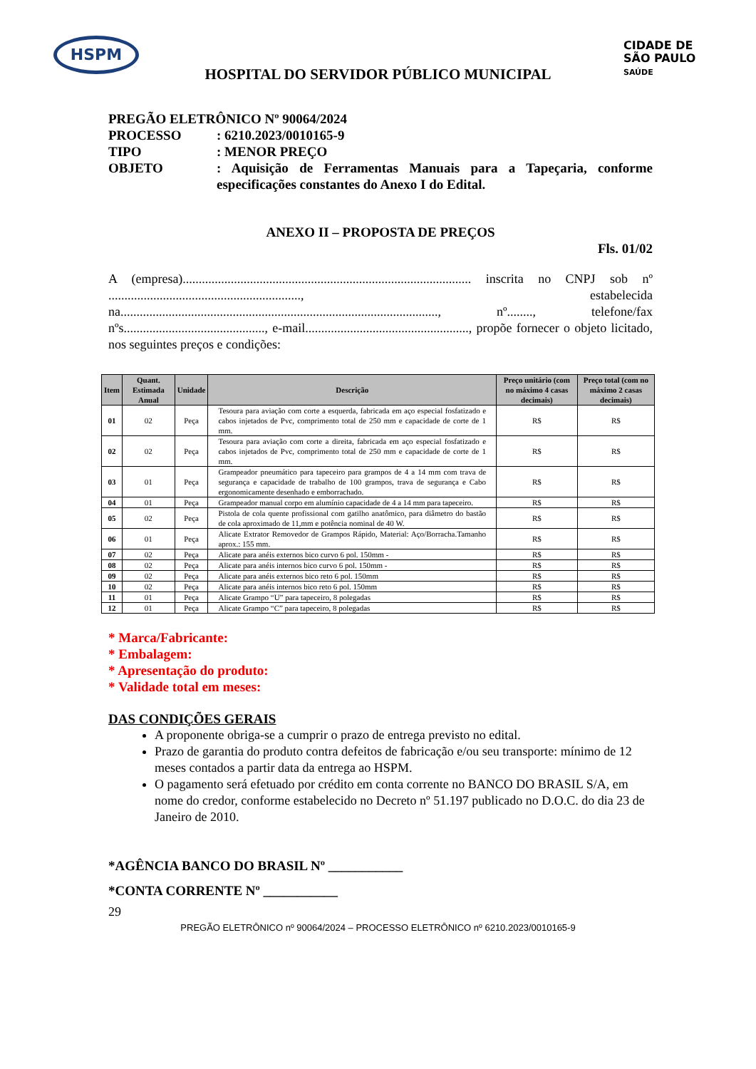HSPM
CIDADE DE
SÃO PAULO
SAÚDE
HOSPITAL DO SERVIDOR PÚBLICO MUNICIPAL
PREGÃO ELETRÔNICO Nº 90064/2024
PROCESSO: 6210.2023/0010165-9
TIPO: MENOR PREÇO
OBJETO: Aquisição de Ferramentas Manuais para a Tapeçaria, conforme especificações constantes do Anexo I do Edital.
ANEXO II – PROPOSTA DE PREÇOS
Fls. 01/02
A (empresa).......................................................................................... inscrita no CNPJ sob nº ............................................................, estabelecida na..................................................................................................., nº........, telefone/fax nºs............................................, e-mail..................................................., propõe fornecer o objeto licitado, nos seguintes preços e condições:
| Item | Quant. Estimada Anual | Unidade | Descrição | Preço unitário (com no máximo 4 casas decimais) | Preço total (com no máximo 2 casas decimais) |
| --- | --- | --- | --- | --- | --- |
| 01 | 02 | Peça | Tesoura para aviação com corte a esquerda, fabricada em aço especial fosfatizado e cabos injetados de Pvc, comprimento total de 250 mm e capacidade de corte de 1 mm. | R$ | R$ |
| 02 | 02 | Peça | Tesoura para aviação com corte a direita, fabricada em aço especial fosfatizado e cabos injetados de Pvc, comprimento total de 250 mm e capacidade de corte de 1 mm. | R$ | R$ |
| 03 | 01 | Peça | Grampeador pneumático para tapeceiro para grampos de 4 a 14 mm com trava de segurança e capacidade de trabalho de 100 grampos, trava de segurança e Cabo ergonomicamente desenhado e emborrachado. | R$ | R$ |
| 04 | 01 | Peça | Grampeador manual corpo em alumínio capacidade de 4 a 14 mm para tapeceiro. | R$ | R$ |
| 05 | 02 | Peça | Pistola de cola quente profissional com gatilho anatômico, para diâmetro do bastão de cola aproximado de 11,mm e potência nominal de 40 W. | R$ | R$ |
| 06 | 01 | Peça | Alicate Extrator Removedor de Grampos Rápido, Material: Aço/Borracha.Tamanho aprox.: 155 mm. | R$ | R$ |
| 07 | 02 | Peça | Alicate para anéis externos bico curvo 6 pol. 150mm - | R$ | R$ |
| 08 | 02 | Peça | Alicate para anéis internos bico curvo 6 pol. 150mm - | R$ | R$ |
| 09 | 02 | Peça | Alicate para anéis externos bico reto 6 pol. 150mm | R$ | R$ |
| 10 | 02 | Peça | Alicate para anéis internos bico reto 6 pol. 150mm | R$ | R$ |
| 11 | 01 | Peça | Alicate Grampo “U” para tapeceiro, 8 polegadas | R$ | R$ |
| 12 | 01 | Peça | Alicate Grampo “C” para tapeceiro, 8 polegadas | R$ | R$ |
* Marca/Fabricante:
* Embalagem:
* Apresentação do produto:
* Validade total em meses:
DAS CONDIÇÕES GERAIS
A proponente obriga-se a cumprir o prazo de entrega previsto no edital.
Prazo de garantia do produto contra defeitos de fabricação e/ou seu transporte: mínimo de 12 meses contados a partir data da entrega ao HSPM.
O pagamento será efetuado por crédito em conta corrente no BANCO DO BRASIL S/A, em nome do credor, conforme estabelecido no Decreto nº 51.197 publicado no D.O.C. do dia 23 de Janeiro de 2010.
*AGÊNCIA BANCO DO BRASIL Nº ___________
*CONTA CORRENTE Nº ___________
29
PREGÃO ELETRÔNICO nº 90064/2024 – PROCESSO ELETRÔNICO nº 6210.2023/0010165-9